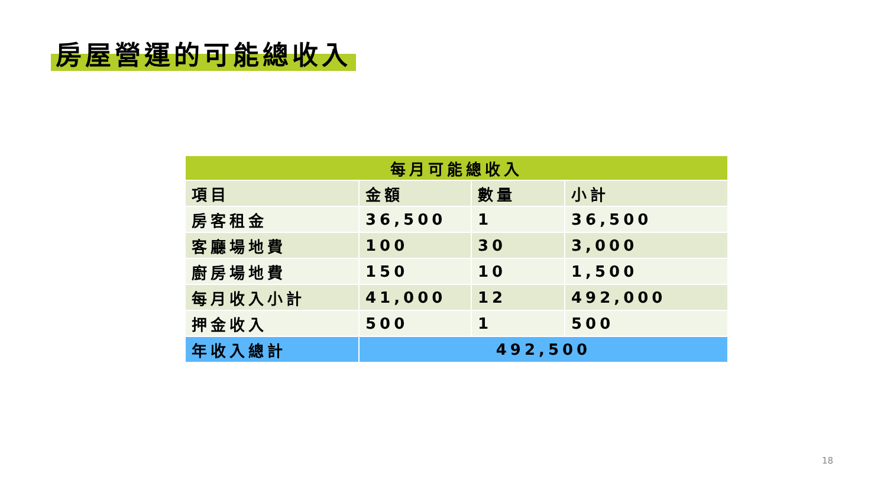房屋營運的可能總收入
| 每月可能總收入 | | | |
| --- | --- | --- | --- |
| 項目 | 金額 | 數量 | 小計 |
| 房客租金 | 36,500 | 1 | 36,500 |
| 客廳場地費 | 100 | 30 | 3,000 |
| 廚房場地費 | 150 | 10 | 1,500 |
| 每月收入小計 | 41,000 | 12 | 492,000 |
| 押金收入 | 500 | 1 | 500 |
| 年收入總計 | 492,500 | | |
18